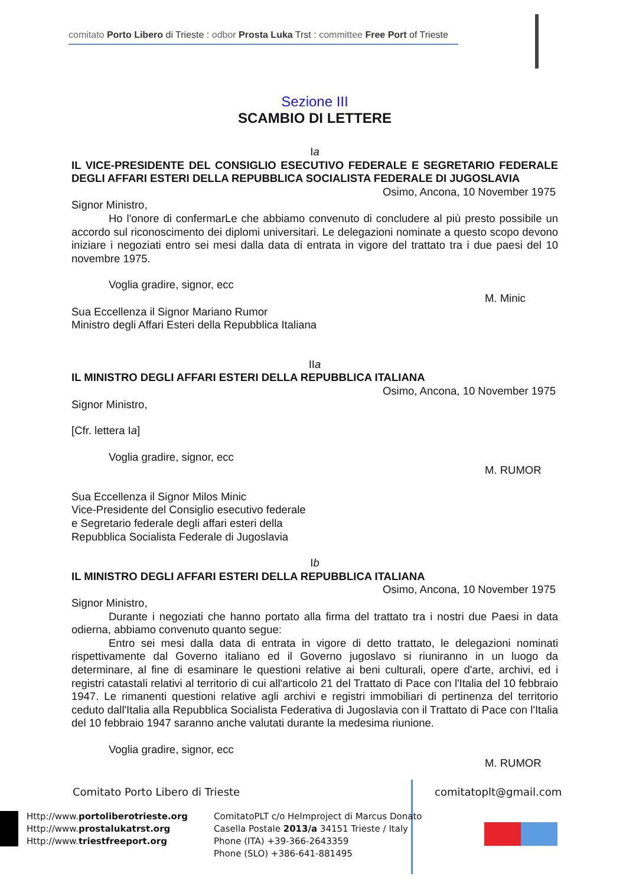comitato Porto Libero di Trieste : odbor Prosta Luka Trst : committee Free Port of Trieste
Sezione III
SCAMBIO DI LETTERE
Ia
IL VICE-PRESIDENTE DEL CONSIGLIO ESECUTIVO FEDERALE E SEGRETARIO FEDERALE DEGLI AFFARI ESTERI DELLA REPUBBLICA SOCIALISTA FEDERALE DI JUGOSLAVIA
Osimo, Ancona, 10 November 1975
Signor Ministro,
Ho l'onore di confermarLe che abbiamo convenuto di concludere al più presto possibile un accordo sul riconoscimento dei diplomi universitari. Le delegazioni nominate a questo scopo devono iniziare i negoziati entro sei mesi dalla data di entrata in vigore del trattato tra i due paesi del 10 novembre 1975.
Voglia gradire, signor, ecc
M. Minic
Sua Eccellenza il Signor Mariano Rumor
Ministro degli Affari Esteri della Repubblica Italiana
IIa
IL MINISTRO DEGLI AFFARI ESTERI DELLA REPUBBLICA ITALIANA
Osimo, Ancona, 10 November 1975
Signor Ministro,
[Cfr. lettera Ia]
Voglia gradire, signor, ecc
M. RUMOR
Sua Eccellenza il Signor Milos Minic
Vice-Presidente del Consiglio esecutivo federale
e Segretario federale degli affari esteri della
Repubblica Socialista Federale di Jugoslavia
Ib
IL MINISTRO DEGLI AFFARI ESTERI DELLA REPUBBLICA ITALIANA
Osimo, Ancona, 10 November 1975
Signor Ministro,
Durante i negoziati che hanno portato alla firma del trattato tra i nostri due Paesi in data odierna, abbiamo convenuto quanto segue:
Entro sei mesi dalla data di entrata in vigore di detto trattato, le delegazioni nominati rispettivamente dal Governo italiano ed il Governo jugoslavo si riuniranno in un luogo da determinare, al fine di esaminare le questioni relative ai beni culturali, opere d'arte, archivi, ed i registri catastali relativi al territorio di cui all'articolo 21 del Trattato di Pace con l'Italia del 10 febbraio 1947. Le rimanenti questioni relative agli archivi e registri immobiliari di pertinenza del territorio ceduto dall'Italia alla Repubblica Socialista Federativa di Jugoslavia con il Trattato di Pace con l'Italia del 10 febbraio 1947 saranno anche valutati durante la medesima riunione.
Voglia gradire, signor, ecc
M. RUMOR
Comitato Porto Libero di Trieste
comitatoplt@gmail.com
Http://www.portoliberotrieste.org
Http://www.prostalukatrst.org
Http://www.triestfreeport.org
ComitatoPLT c/o Helmproject di Marcus Donato
Casella Postale 2013/a 34151 Trieste / Italy
Phone (ITA) +39-366-2643359
Phone (SLO) +386-641-881495